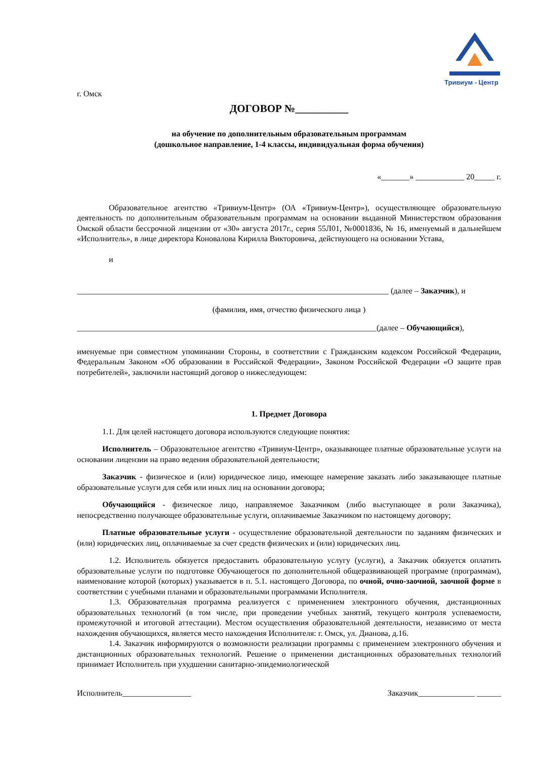Тривиум - Центр
г. Омск
ДОГОВОР №__________
на обучение по дополнительным образовательным программам
(дошкольное направление, 1-4 классы, индивидуальная форма обучения)
«_______» ____________ 20_____ г.
Образовательное агентство «Тривиум-Центр» (ОА «Тривиум-Центр»), осуществляющее образовательную деятельность по дополнительным образовательным программам на основании выданной Министерством образования Омской области бессрочной лицензии от «30» августа 2017г., серия 55Л01, №0001836, № 16, именуемый в дальнейшем «Исполнитель», в лице директора Коновалова Кирилла Викторовича, действующего на основании Устава,
и
_____________________________________________________________________________ (далее – Заказчик), и
(фамилия, имя, отчество физического лица )
__________________________________________________________________________(далее – Обучающийся),
именуемые при совместном упоминании Стороны, в соответствии с Гражданским кодексом Российской Федерации, Федеральным Законом «Об образовании в Российской Федерации», Законом Российской Федерации «О защите прав потребителей», заключили настоящий договор о нижеследующем:
1. Предмет Договора
1.1. Для целей настоящего договора используются следующие понятия:
Исполнитель – Образовательное агентство «Тривиум-Центр», оказывающее платные образовательные услуги на основании лицензии на право ведения образовательной деятельности;
Заказчик - физическое и (или) юридическое лицо, имеющее намерение заказать либо заказывающее платные образовательные услуги для себя или иных лиц на основании договора;
Обучающийся - физическое лицо, направляемое Заказчиком (либо выступающее в роли Заказчика), непосредственно получающее образовательные услуги, оплачиваемые Заказчиком по настоящему договору;
Платные образовательные услуги - осуществление образовательной деятельности по заданиям физических и (или) юридических лиц, оплачиваемые за счет средств физических и (или) юридических лиц.
1.2. Исполнитель обязуется предоставить образовательную услугу (услуги), а Заказчик обязуется оплатить образовательные услуги по подготовке Обучающегося по дополнительной общеразвивающей программе (программам), наименование которой (которых) указывается в п. 5.1. настоящего Договора, по очной, очно-заочной, заочной форме в соответствии с учебными планами и образовательными программами Исполнителя.
1.3. Образовательная программа реализуется с применением электронного обучения, дистанционных образовательных технологий (в том числе, при проведении учебных занятий, текущего контроля успеваемости, промежуточной и итоговой аттестации). Местом осуществления образовательной деятельности, независимо от места нахождения обучающихся, является место нахождения Исполнителя: г. Омск, ул. Дианова, д.16.
1.4. Заказчик информируются о возможности реализации программы с применением электронного обучения и дистанционных образовательных технологий. Решение о применении дистанционных образовательных технологий принимает Исполнитель при ухудшении санитарно-эпидемиологической
Исполнитель_________________ Заказчик______________ ______